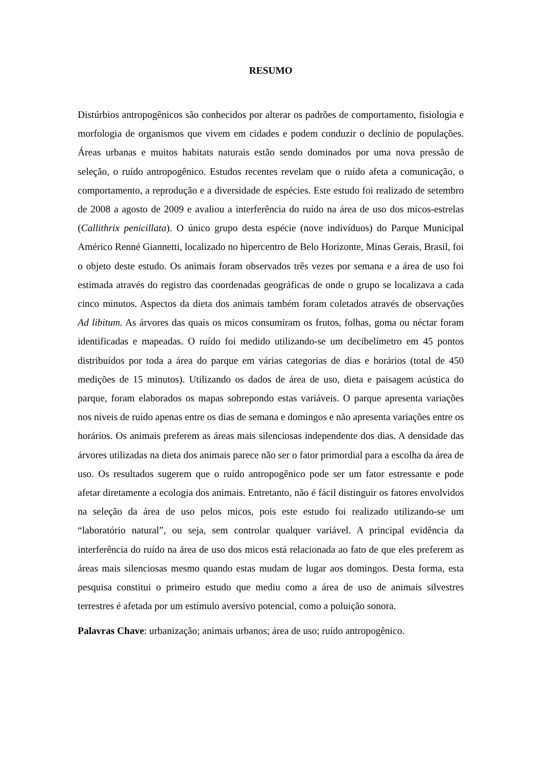RESUMO
Distúrbios antropogênicos são conhecidos por alterar os padrões de comportamento, fisiologia e morfologia de organismos que vivem em cidades e podem conduzir o declínio de populações. Áreas urbanas e muitos habitats naturais estão sendo dominados por uma nova pressão de seleção, o ruído antropogênico. Estudos recentes revelam que o ruído afeta a comunicação, o comportamento, a reprodução e a diversidade de espécies. Este estudo foi realizado de setembro de 2008 a agosto de 2009 e avaliou a interferência do ruído na área de uso dos micos-estrelas (Callithrix penicillata). O único grupo desta espécie (nove indivíduos) do Parque Municipal Américo Renné Giannetti, localizado no hipercentro de Belo Horizonte, Minas Gerais, Brasil, foi o objeto deste estudo. Os animais foram observados três vezes por semana e a área de uso foi estimada através do registro das coordenadas geográficas de onde o grupo se localizava a cada cinco minutos. Aspectos da dieta dos animais também foram coletados através de observações Ad libitum. As árvores das quais os micos consumiram os frutos, folhas, goma ou néctar foram identificadas e mapeadas. O ruído foi medido utilizando-se um decibelímetro em 45 pontos distribuídos por toda a área do parque em várias categorias de dias e horários (total de 450 medições de 15 minutos). Utilizando os dados de área de uso, dieta e paisagem acústica do parque, foram elaborados os mapas sobrepondo estas variáveis. O parque apresenta variações nos níveis de ruído apenas entre os dias de semana e domingos e não apresenta variações entre os horários. Os animais preferem as áreas mais silenciosas independente dos dias. A densidade das árvores utilizadas na dieta dos animais parece não ser o fator primordial para a escolha da área de uso. Os resultados sugerem que o ruído antropogênico pode ser um fator estressante e pode afetar diretamente a ecologia dos animais. Entretanto, não é fácil distinguir os fatores envolvidos na seleção da área de uso pelos micos, pois este estudo foi realizado utilizando-se um “laboratório natural”, ou seja, sem controlar qualquer variável. A principal evidência da interferência do ruído na área de uso dos micos está relacionada ao fato de que eles preferem as áreas mais silenciosas mesmo quando estas mudam de lugar aos domingos. Desta forma, esta pesquisa constitui o primeiro estudo que mediu como a área de uso de animais silvestres terrestres é afetada por um estímulo aversivo potencial, como a poluição sonora.
Palavras Chave: urbanização; animais urbanos; área de uso; ruído antropogênico.